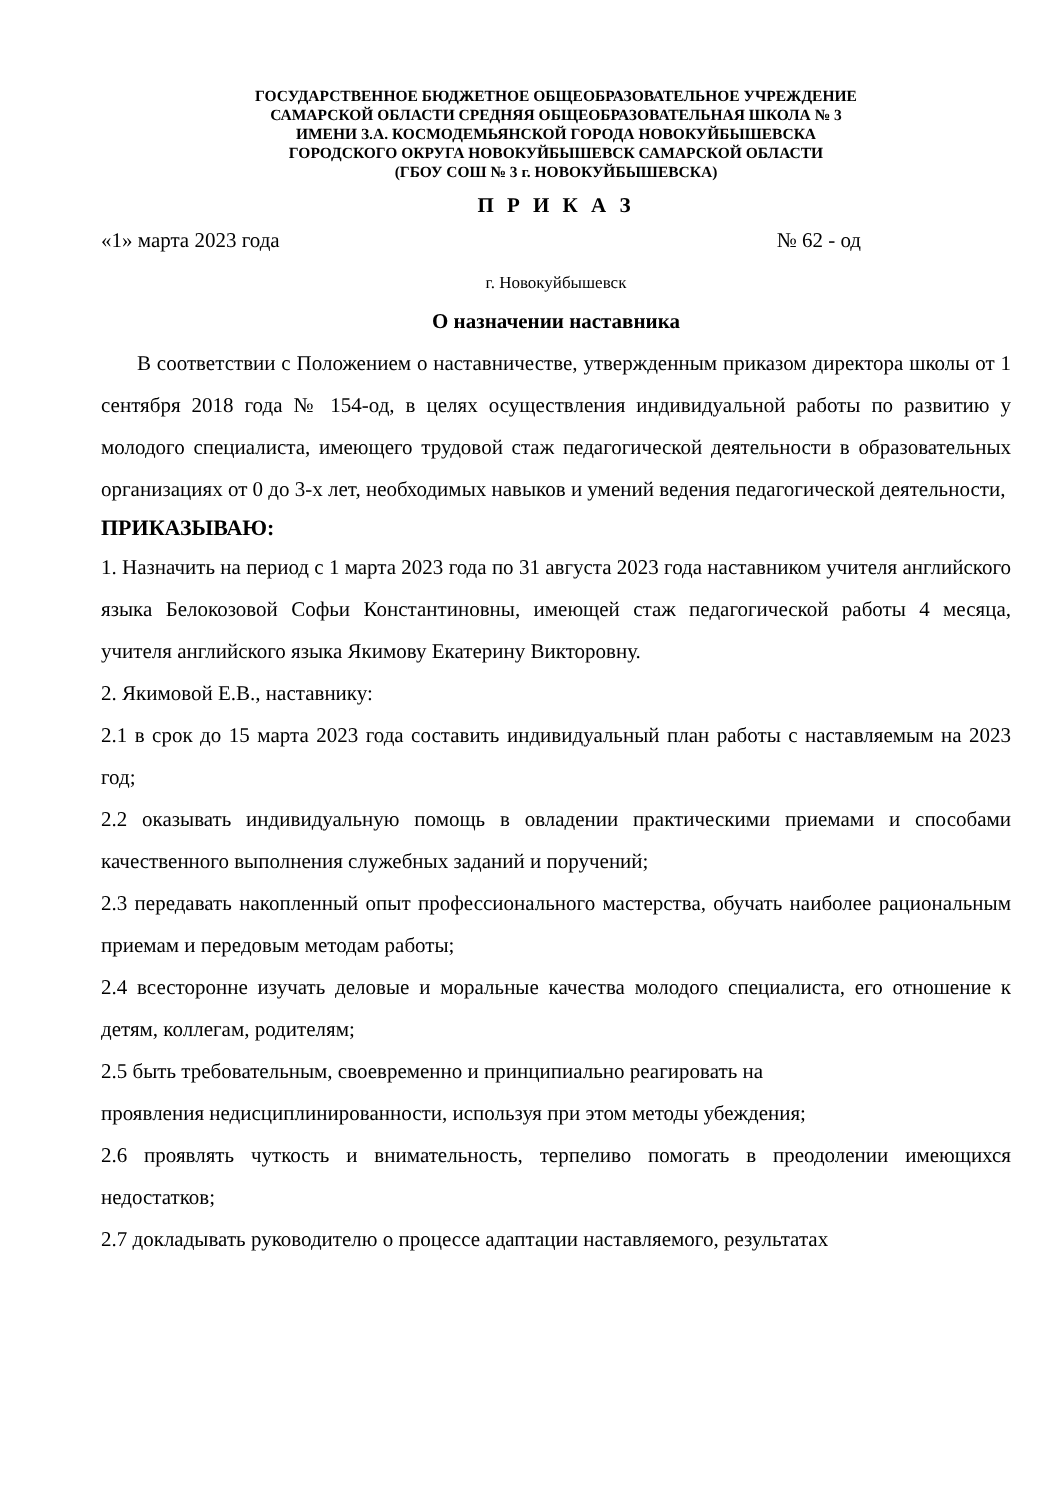ГОСУДАРСТВЕННОЕ БЮДЖЕТНОЕ ОБЩЕОБРАЗОВАТЕЛЬНОЕ УЧРЕЖДЕНИЕ
САМАРСКОЙ ОБЛАСТИ СРЕДНЯЯ ОБЩЕОБРАЗОВАТЕЛЬНАЯ ШКОЛА № 3
ИМЕНИ З.А. КОСМОДЕМЬЯНСКОЙ ГОРОДА НОВОКУЙБЫШЕВСКА
ГОРОДСКОГО ОКРУГА НОВОКУЙБЫШЕВСК САМАРСКОЙ ОБЛАСТИ
(ГБОУ СОШ № 3 г. НОВОКУЙБЫШЕВСКА)
П Р И К А З
«1» марта 2023 года № 62 - од
г. Новокуйбышевск
О назначении наставника
В соответствии с Положением о наставничестве, утвержденным приказом директора школы от 1 сентября 2018 года № 154-од, в целях осуществления индивидуальной работы по развитию у молодого специалиста, имеющего трудовой стаж педагогической деятельности в образовательных организациях от 0 до 3-х лет, необходимых навыков и умений ведения педагогической деятельности,
ПРИКАЗЫВАЮ:
1. Назначить на период с 1 марта 2023 года по 31 августа 2023 года наставником учителя английского языка Белокозовой Софьи Константиновны, имеющей стаж педагогической работы 4 месяца, учителя английского языка Якимову Екатерину Викторовну.
2. Якимовой Е.В., наставнику:
2.1 в срок до 15 марта 2023 года составить индивидуальный план работы с наставляемым на 2023 год;
2.2 оказывать индивидуальную помощь в овладении практическими приемами и способами качественного выполнения служебных заданий и поручений;
2.3 передавать накопленный опыт профессионального мастерства, обучать наиболее рациональным приемам и передовым методам работы;
2.4 всесторонне изучать деловые и моральные качества молодого специалиста, его отношение к детям, коллегам, родителям;
2.5 быть требовательным, своевременно и принципиально реагировать на
проявления недисциплинированности, используя при этом методы убеждения;
2.6 проявлять чуткость и внимательность, терпеливо помогать в преодолении имеющихся недостатков;
2.7 докладывать руководителю о процессе адаптации наставляемого, результатах